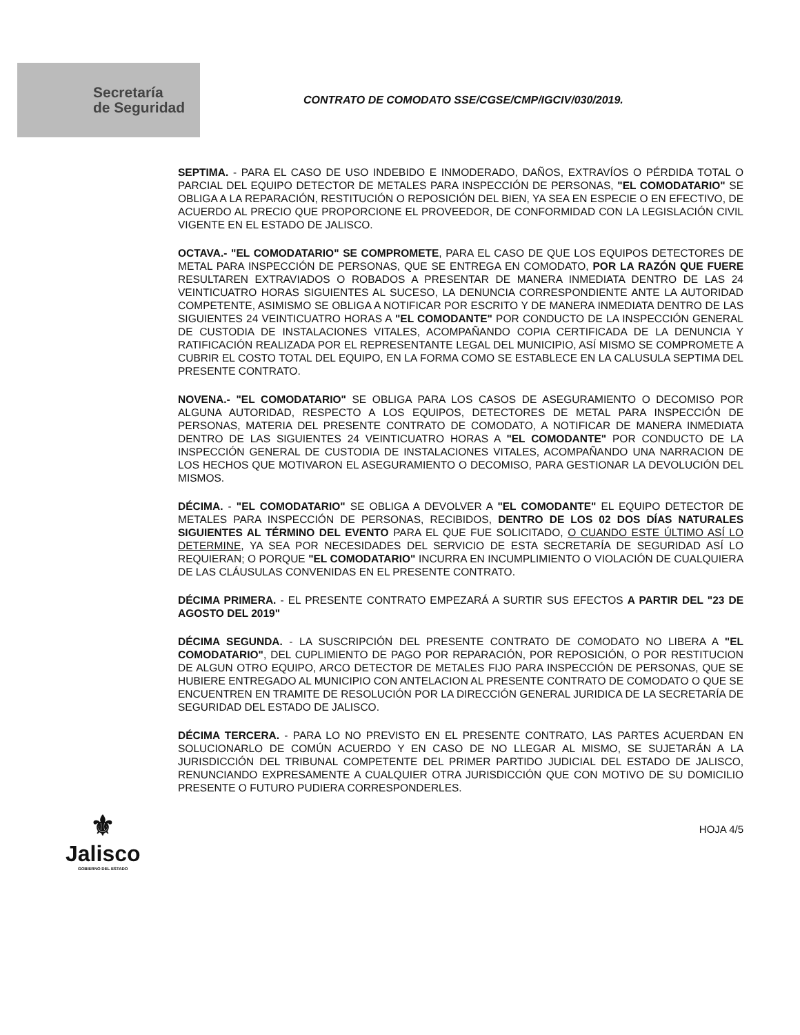Secretaría
de Seguridad
CONTRATO DE COMODATO SSE/CGSE/CMP/IGCIV/030/2019.
SEPTIMA. - PARA EL CASO DE USO INDEBIDO E INMODERADO, DAÑOS, EXTRAVÍOS O PÉRDIDA TOTAL O PARCIAL DEL EQUIPO DETECTOR DE METALES PARA INSPECCIÓN DE PERSONAS, "EL COMODATARIO" SE OBLIGA A LA REPARACIÓN, RESTITUCIÓN O REPOSICIÓN DEL BIEN, YA SEA EN ESPECIE O EN EFECTIVO, DE ACUERDO AL PRECIO QUE PROPORCIONE EL PROVEEDOR, DE CONFORMIDAD CON LA LEGISLACIÓN CIVIL VIGENTE EN EL ESTADO DE JALISCO.
OCTAVA.- "EL COMODATARIO" SE COMPROMETE, PARA EL CASO DE QUE LOS EQUIPOS DETECTORES DE METAL PARA INSPECCIÓN DE PERSONAS, QUE SE ENTREGA EN COMODATO, POR LA RAZÓN QUE FUERE RESULTAREN EXTRAVIADOS O ROBADOS A PRESENTAR DE MANERA INMEDIATA DENTRO DE LAS 24 VEINTICUATRO HORAS SIGUIENTES AL SUCESO, LA DENUNCIA CORRESPONDIENTE ANTE LA AUTORIDAD COMPETENTE, ASIMISMO SE OBLIGA A NOTIFICAR POR ESCRITO Y DE MANERA INMEDIATA DENTRO DE LAS SIGUIENTES 24 VEINTICUATRO HORAS A "EL COMODANTE" POR CONDUCTO DE LA INSPECCIÓN GENERAL DE CUSTODIA DE INSTALACIONES VITALES, ACOMPAÑANDO COPIA CERTIFICADA DE LA DENUNCIA Y RATIFICACIÓN REALIZADA POR EL REPRESENTANTE LEGAL DEL MUNICIPIO, ASÍ MISMO SE COMPROMETE A CUBRIR EL COSTO TOTAL DEL EQUIPO, EN LA FORMA COMO SE ESTABLECE EN LA CALUSULA SEPTIMA DEL PRESENTE CONTRATO.
NOVENA.- "EL COMODATARIO" SE OBLIGA PARA LOS CASOS DE ASEGURAMIENTO O DECOMISO POR ALGUNA AUTORIDAD, RESPECTO A LOS EQUIPOS, DETECTORES DE METAL PARA INSPECCIÓN DE PERSONAS, MATERIA DEL PRESENTE CONTRATO DE COMODATO, A NOTIFICAR DE MANERA INMEDIATA DENTRO DE LAS SIGUIENTES 24 VEINTICUATRO HORAS A "EL COMODANTE" POR CONDUCTO DE LA INSPECCIÓN GENERAL DE CUSTODIA DE INSTALACIONES VITALES, ACOMPAÑANDO UNA NARRACION DE LOS HECHOS QUE MOTIVARON EL ASEGURAMIENTO O DECOMISO, PARA GESTIONAR LA DEVOLUCIÓN DEL MISMOS.
DÉCIMA. - "EL COMODATARIO" SE OBLIGA A DEVOLVER A "EL COMODANTE" EL EQUIPO DETECTOR DE METALES PARA INSPECCIÓN DE PERSONAS, RECIBIDOS, DENTRO DE LOS 02 DOS DÍAS NATURALES SIGUIENTES AL TÉRMINO DEL EVENTO PARA EL QUE FUE SOLICITADO, O CUANDO ESTE ÚLTIMO ASÍ LO DETERMINE, YA SEA POR NECESIDADES DEL SERVICIO DE ESTA SECRETARÍA DE SEGURIDAD ASÍ LO REQUIERAN; O PORQUE "EL COMODATARIO" INCURRA EN INCUMPLIMIENTO O VIOLACIÓN DE CUALQUIERA DE LAS CLÁUSULAS CONVENIDAS EN EL PRESENTE CONTRATO.
DÉCIMA PRIMERA. - EL PRESENTE CONTRATO EMPEZARÁ A SURTIR SUS EFECTOS A PARTIR DEL "23 DE AGOSTO DEL 2019"
DÉCIMA SEGUNDA. - LA SUSCRIPCIÓN DEL PRESENTE CONTRATO DE COMODATO NO LIBERA A "EL COMODATARIO", DEL CUPLIMIENTO DE PAGO POR REPARACIÓN, POR REPOSICIÓN, O POR RESTITUCION DE ALGUN OTRO EQUIPO, ARCO DETECTOR DE METALES FIJO PARA INSPECCIÓN DE PERSONAS, QUE SE HUBIERE ENTREGADO AL MUNICIPIO CON ANTELACION AL PRESENTE CONTRATO DE COMODATO O QUE SE ENCUENTREN EN TRAMITE DE RESOLUCIÓN POR LA DIRECCIÓN GENERAL JURIDICA DE LA SECRETARÍA DE SEGURIDAD DEL ESTADO DE JALISCO.
DÉCIMA TERCERA. - PARA LO NO PREVISTO EN EL PRESENTE CONTRATO, LAS PARTES ACUERDAN EN SOLUCIONARLO DE COMÚN ACUERDO Y EN CASO DE NO LLEGAR AL MISMO, SE SUJETARÁN A LA JURISDICCIÓN DEL TRIBUNAL COMPETENTE DEL PRIMER PARTIDO JUDICIAL DEL ESTADO DE JALISCO, RENUNCIANDO EXPRESAMENTE A CUALQUIER OTRA JURISDICCIÓN QUE CON MOTIVO DE SU DOMICILIO PRESENTE O FUTURO PUDIERA CORRESPONDERLES.
⚜
Jalisco
GOBIERNO DEL ESTADO
HOJA 4/5